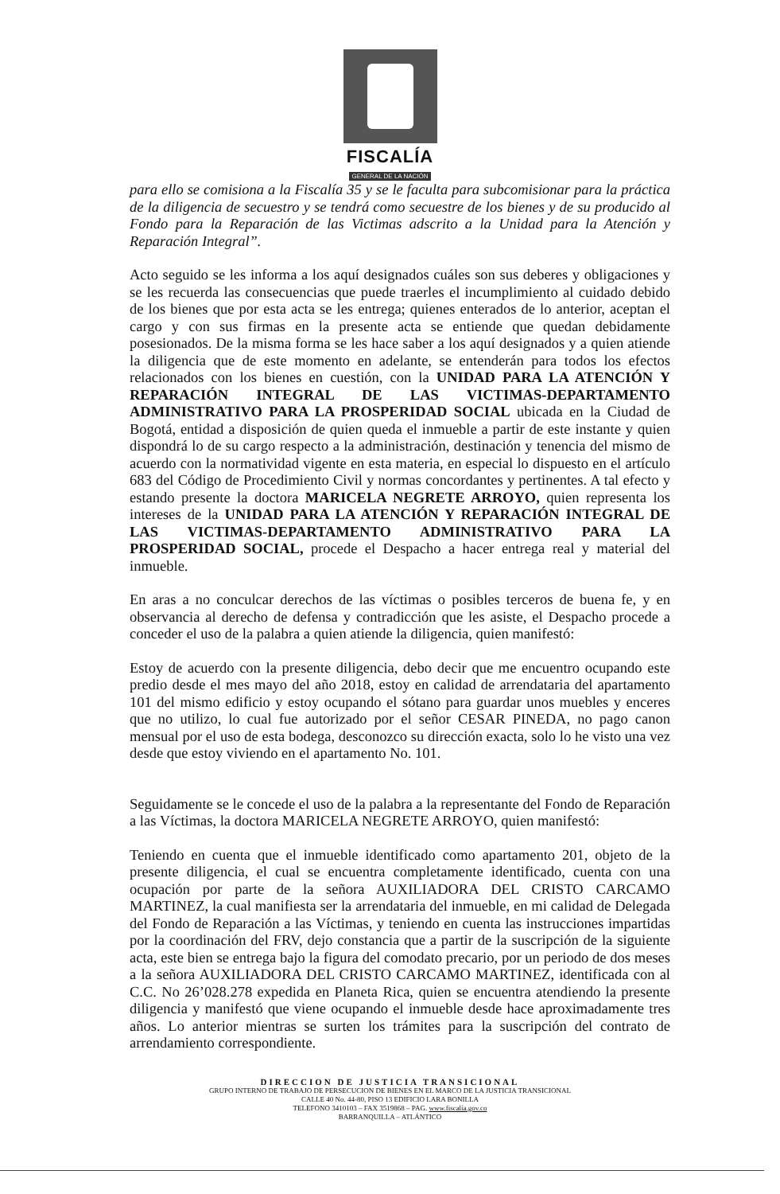FISCALÍA
GENERAL DE LA NACIÓN
para ello se comisiona a la Fiscalía 35 y se le faculta para subcomisionar para la práctica de la diligencia de secuestro y se tendrá como secuestre de los bienes y de su producido al Fondo para la Reparación de las Victimas adscrito a la Unidad para la Atención y Reparación Integral”.
Acto seguido se les informa a los aquí designados cuáles son sus deberes y obligaciones y se les recuerda las consecuencias que puede traerles el incumplimiento al cuidado debido de los bienes que por esta acta se les entrega; quienes enterados de lo anterior, aceptan el cargo y con sus firmas en la presente acta se entiende que quedan debidamente posesionados. De la misma forma se les hace saber a los aquí designados y a quien atiende la diligencia que de este momento en adelante, se entenderán para todos los efectos relacionados con los bienes en cuestión, con la UNIDAD PARA LA ATENCIÓN Y REPARACIÓN INTEGRAL DE LAS VICTIMAS-DEPARTAMENTO ADMINISTRATIVO PARA LA PROSPERIDAD SOCIAL ubicada en la Ciudad de Bogotá, entidad a disposición de quien queda el inmueble a partir de este instante y quien dispondrá lo de su cargo respecto a la administración, destinación y tenencia del mismo de acuerdo con la normatividad vigente en esta materia, en especial lo dispuesto en el artículo 683 del Código de Procedimiento Civil y normas concordantes y pertinentes. A tal efecto y estando presente la doctora MARICELA NEGRETE ARROYO, quien representa los intereses de la UNIDAD PARA LA ATENCIÓN Y REPARACIÓN INTEGRAL DE LAS VICTIMAS-DEPARTAMENTO ADMINISTRATIVO PARA LA PROSPERIDAD SOCIAL, procede el Despacho a hacer entrega real y material del inmueble.
En aras a no conculcar derechos de las víctimas o posibles terceros de buena fe, y en observancia al derecho de defensa y contradicción que les asiste, el Despacho procede a conceder el uso de la palabra a quien atiende la diligencia, quien manifestó:
Estoy de acuerdo con la presente diligencia, debo decir que me encuentro ocupando este predio desde el mes mayo del año 2018, estoy en calidad de arrendataria del apartamento 101 del mismo edificio y estoy ocupando el sótano para guardar unos muebles y enceres que no utilizo, lo cual fue autorizado por el señor CESAR PINEDA, no pago canon mensual por el uso de esta bodega, desconozco su dirección exacta, solo lo he visto una vez desde que estoy viviendo en el apartamento No. 101.
Seguidamente se le concede el uso de la palabra a la representante del Fondo de Reparación a las Víctimas, la doctora MARICELA NEGRETE ARROYO, quien manifestó:
Teniendo en cuenta que el inmueble identificado como apartamento 201, objeto de la presente diligencia, el cual se encuentra completamente identificado, cuenta con una ocupación por parte de la señora AUXILIADORA DEL CRISTO CARCAMO MARTINEZ, la cual manifiesta ser la arrendataria del inmueble, en mi calidad de Delegada del Fondo de Reparación a las Víctimas, y teniendo en cuenta las instrucciones impartidas por la coordinación del FRV, dejo constancia que a partir de la suscripción de la siguiente acta, este bien se entrega bajo la figura del comodato precario, por un periodo de dos meses a la señora AUXILIADORA DEL CRISTO CARCAMO MARTINEZ, identificada con al C.C. No 26’028.278 expedida en Planeta Rica, quien se encuentra atendiendo la presente diligencia y manifestó que viene ocupando el inmueble desde hace aproximadamente tres años. Lo anterior mientras se surten los trámites para la suscripción del contrato de arrendamiento correspondiente.
DIRECCION DE JUSTICIA TRANSICIONAL
GRUPO INTERNO DE TRABAJO DE PERSECUCION DE BIENES EN EL MARCO DE LA JUSTICIA TRANSICIONAL
CALLE 40 No. 44-80, PISO 13 EDIFICIO LARA BONILLA
TELEFONO 3410103 – FAX 3519868 – PAG. www.fiscalía.gov.co
BARRANQUILLA – ATLÁNTICO